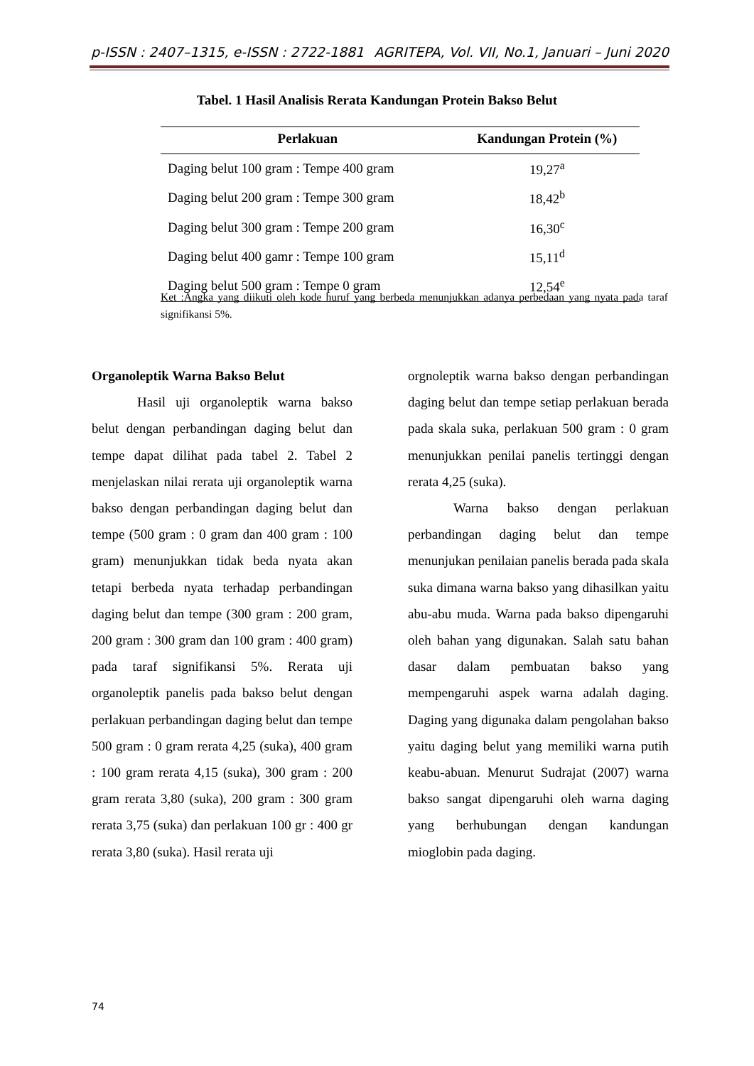p-ISSN : 2407–1315, e-ISSN : 2722-1881 AGRITEPA, Vol. VII, No.1, Januari – Juni 2020
Tabel. 1 Hasil Analisis Rerata Kandungan Protein Bakso Belut
| Perlakuan | Kandungan Protein (%) |
| --- | --- |
| Daging belut 100 gram : Tempe 400 gram | 19,27<sup>a</sup> |
| Daging belut 200 gram : Tempe 300 gram | 18,42<sup>b</sup> |
| Daging belut 300 gram : Tempe 200 gram | 16,30<sup>c</sup> |
| Daging belut 400 gamr : Tempe 100 gram | 15,11<sup>d</sup> |
| Daging belut 500 gram : Tempe 0 gram | 12,54<sup>e</sup> |
Ket :Angka yang diikuti oleh kode huruf yang berbeda menunjukkan adanya perbedaan yang nyata pada taraf signifikansi 5%.
Organoleptik Warna Bakso Belut
Hasil uji organoleptik warna bakso belut dengan perbandingan daging belut dan tempe dapat dilihat pada tabel 2. Tabel 2 menjelaskan nilai rerata uji organoleptik warna bakso dengan perbandingan daging belut dan tempe (500 gram : 0 gram dan 400 gram : 100 gram) menunjukkan tidak beda nyata akan tetapi berbeda nyata terhadap perbandingan daging belut dan tempe (300 gram : 200 gram, 200 gram : 300 gram dan 100 gram : 400 gram) pada taraf signifikansi 5%. Rerata uji organoleptik panelis pada bakso belut dengan perlakuan perbandingan daging belut dan tempe 500 gram : 0 gram rerata 4,25 (suka), 400 gram : 100 gram rerata 4,15 (suka), 300 gram : 200 gram rerata 3,80 (suka), 200 gram : 300 gram rerata 3,75 (suka) dan perlakuan 100 gr : 400 gr rerata 3,80 (suka). Hasil rerata uji
orgnoleptik warna bakso dengan perbandingan daging belut dan tempe setiap perlakuan berada pada skala suka, perlakuan 500 gram : 0 gram menunjukkan penilai panelis tertinggi dengan rerata 4,25 (suka).
Warna bakso dengan perlakuan perbandingan daging belut dan tempe menunjukan penilaian panelis berada pada skala suka dimana warna bakso yang dihasilkan yaitu abu-abu muda. Warna pada bakso dipengaruhi oleh bahan yang digunakan. Salah satu bahan dasar dalam pembuatan bakso yang mempengaruhi aspek warna adalah daging. Daging yang digunaka dalam pengolahan bakso yaitu daging belut yang memiliki warna putih keabu-abuan. Menurut Sudrajat (2007) warna bakso sangat dipengaruhi oleh warna daging yang berhubungan dengan kandungan mioglobin pada daging.
74